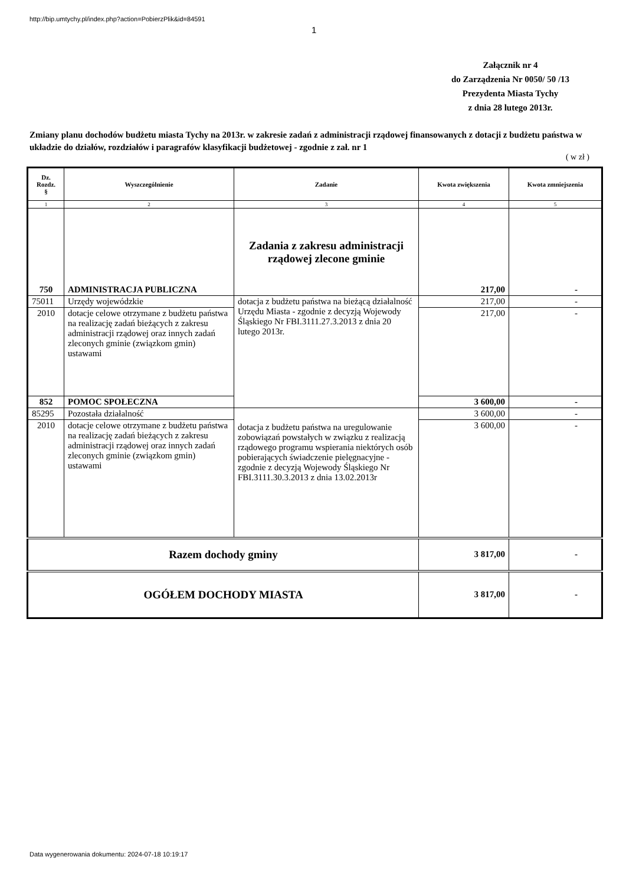http://bip.umtychy.pl/index.php?action=PobierzPlik&id=84591
1
Załącznik nr 4
do Zarządzenia Nr 0050/ 50 /13
Prezydenta Miasta Tychy
z dnia 28 lutego 2013r.
Zmiany planu dochodów budżetu miasta Tychy na 2013r. w zakresie zadań z administracji rządowej finansowanych z dotacji z budżetu państwa w układzie do działów, rozdziałów i paragrafów klasyfikacji budżetowej - zgodnie z zał. nr 1
( w zł )
| Dz. Rozdz. § | Wyszczególnienie | Zadanie | Kwota zwiększenia | Kwota zmniejszenia |
| --- | --- | --- | --- | --- |
| 1 | 2 | 3 | 4 | 5 |
| 750 | ADMINISTRACJA PUBLICZNA | Zadania z zakresu administracji rządowej zlecone gminie | 217,00 | - |
| 75011 | Urzędy wojewódzkie | dotacja z budżetu państwa na bieżącą działalność Urzędu Miasta - zgodnie z decyzją Wojewody Śląskiego Nr FBI.3111.27.3.2013 z dnia 20 lutego 2013r. | 217,00 | - |
| 2010 | dotacje celowe otrzymane z budżetu państwa na realizację zadań bieżących z zakresu administracji rządowej oraz innych zadań zleconych gminie (związkom gmin) ustawami | | 217,00 | - |
| 852 | POMOC SPOŁECZNA | | 3 600,00 | - |
| 85295 | Pozostała działalność | dotacja z budżetu państwa na uregulowanie zobowiązań powstałych w związku z realizacją rządowego programu wspierania niektórych osób pobierających świadczenie pielęgnacyjne - zgodnie z decyzją Wojewody Śląskiego Nr FBI.3111.30.3.2013 z dnia 13.02.2013r | 3 600,00 | - |
| 2010 | dotacje celowe otrzymane z budżetu państwa na realizację zadań bieżących z zakresu administracji rządowej oraz innych zadań zleconych gminie (związkom gmin) ustawami | | 3 600,00 | - |
| Razem dochody gminy | | | 3 817,00 | - |
| OGÓŁEM DOCHODY MIASTA | | | 3 817,00 | - |
Data wygenerowania dokumentu: 2024-07-18 10:19:17